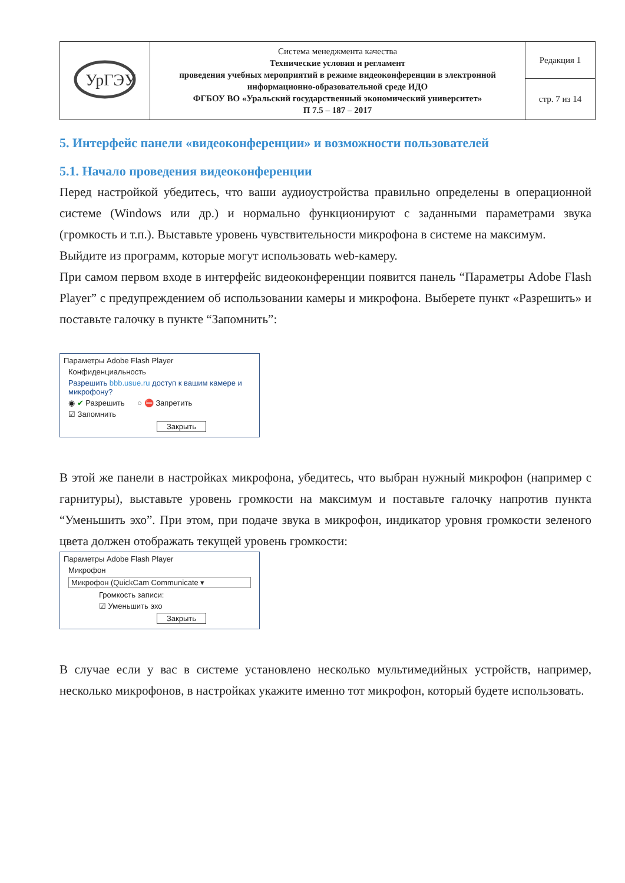| УрГЭУ | Система менеджмента качества Технические условия и регламент проведения учебных мероприятий в режиме видеоконференции в электронной информационно-образовательной среде ИДО ФГБОУ ВО «Уральский государственный экономический университет» П 7.5 – 187 – 2017 | Редакция 1 |
| | | стр. 7 из 14 |
5. Интерфейс панели «видеоконференции» и возможности пользователей
5.1. Начало проведения видеоконференции
Перед настройкой убедитесь, что ваши аудиоустройства правильно определены в операционной системе (Windows или др.) и нормально функционируют с заданными параметрами звука (громкость и т.п.). Выставьте уровень чувствительности микрофона в системе на максимум.
Выйдите из программ, которые могут использовать web-камеру.
При самом первом входе в интерфейс видеоконференции появится панель “Параметры Adobe Flash Player” с предупреждением об использовании камеры и микрофона. Выберете пункт «Разрешить» и поставьте галочку в пункте “Запомнить”:
Параметры Adobe Flash Player
Конфиденциальность
Разрешить bbb.usue.ru доступ к вашим камере и микрофону?
◉ ✔ Разрешить ○ ⛔ Запретить
☑ Запомнить
Закрыть
В этой же панели в настройках микрофона, убедитесь, что выбран нужный микрофон (например с гарнитуры), выставьте уровень громкости на максимум и поставьте галочку напротив пункта “Уменьшить эхо”. При этом, при подаче звука в микрофон, индикатор уровня громкости зеленого цвета должен отображать текущей уровень громкости:
Параметры Adobe Flash Player
Микрофон
Микрофон (QuickCam Communicate ▾
Громкость записи:
☑ Уменьшить эхо
Закрыть
В случае если у вас в системе установлено несколько мультимедийных устройств, например, несколько микрофонов, в настройках укажите именно тот микрофон, который будете использовать.